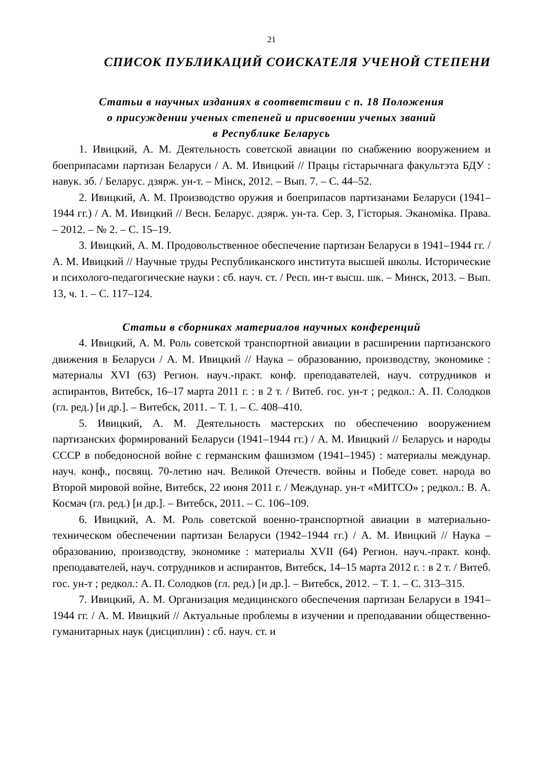21
СПИСОК ПУБЛИКАЦИЙ СОИСКАТЕЛЯ УЧЕНОЙ СТЕПЕНИ
Статьи в научных изданиях в соответствии с п. 18 Положения
о присуждении ученых степеней и присвоении ученых званий
в Республике Беларусь
1. Ивицкий, А. М. Деятельность советской авиации по снабжению вооружением и боеприпасами партизан Беларуси / А. М. Ивицкий // Працы гістарычнага факультэта БДУ : навук. зб. / Беларус. дзярж. ун-т. – Мінск, 2012. – Вып. 7. – С. 44–52.
2. Ивицкий, А. М. Производство оружия и боеприпасов партизанами Беларуси (1941–1944 гг.) / А. М. Ивицкий // Весн. Беларус. дзярж. ун-та. Сер. 3, Гісторыя. Эканоміка. Права. – 2012. – № 2. – С. 15–19.
3. Ивицкий, А. М. Продовольственное обеспечение партизан Беларуси в 1941–1944 гг. / А. М. Ивицкий // Научные труды Республиканского института высшей школы. Исторические и психолого-педагогические науки : сб. науч. ст. / Респ. ин-т высш. шк. – Минск, 2013. – Вып. 13, ч. 1. – С. 117–124.
Статьи в сборниках материалов научных конференций
4. Ивицкий, А. М. Роль советской транспортной авиации в расширении партизанского движения в Беларуси / А. М. Ивицкий // Наука – образованию, производству, экономике : материалы XVI (63) Регион. науч.-практ. конф. преподавателей, науч. сотрудников и аспирантов, Витебск, 16–17 марта 2011 г. : в 2 т. / Витеб. гос. ун-т ; редкол.: А. П. Солодков (гл. ред.) [и др.]. – Витебск, 2011. – Т. 1. – С. 408–410.
5. Ивицкий, А. М. Деятельность мастерских по обеспечению вооружением партизанских формирований Беларуси (1941–1944 гг.) / А. М. Ивицкий // Беларусь и народы СССР в победоносной войне с германским фашизмом (1941–1945) : материалы междунар. науч. конф., посвящ. 70-летию нач. Великой Отечеств. войны и Победе совет. народа во Второй мировой войне, Витебск, 22 июня 2011 г. / Междунар. ун-т «МИТСО» ; редкол.: В. А. Космач (гл. ред.) [и др.]. – Витебск, 2011. – С. 106–109.
6. Ивицкий, А. М. Роль советской военно-транспортной авиации в материально-техническом обеспечении партизан Беларуси (1942–1944 гг.) / А. М. Ивицкий // Наука – образованию, производству, экономике : материалы XVII (64) Регион. науч.-практ. конф. преподавателей, науч. сотрудников и аспирантов, Витебск, 14–15 марта 2012 г. : в 2 т. / Витеб. гос. ун-т ; редкол.: А. П. Солодков (гл. ред.) [и др.]. – Витебск, 2012. – Т. 1. – С. 313–315.
7. Ивицкий, А. М. Организация медицинского обеспечения партизан Беларуси в 1941–1944 гг. / А. М. Ивицкий // Актуальные проблемы в изучении и преподавании общественно-гуманитарных наук (дисциплин) : сб. науч. ст. и